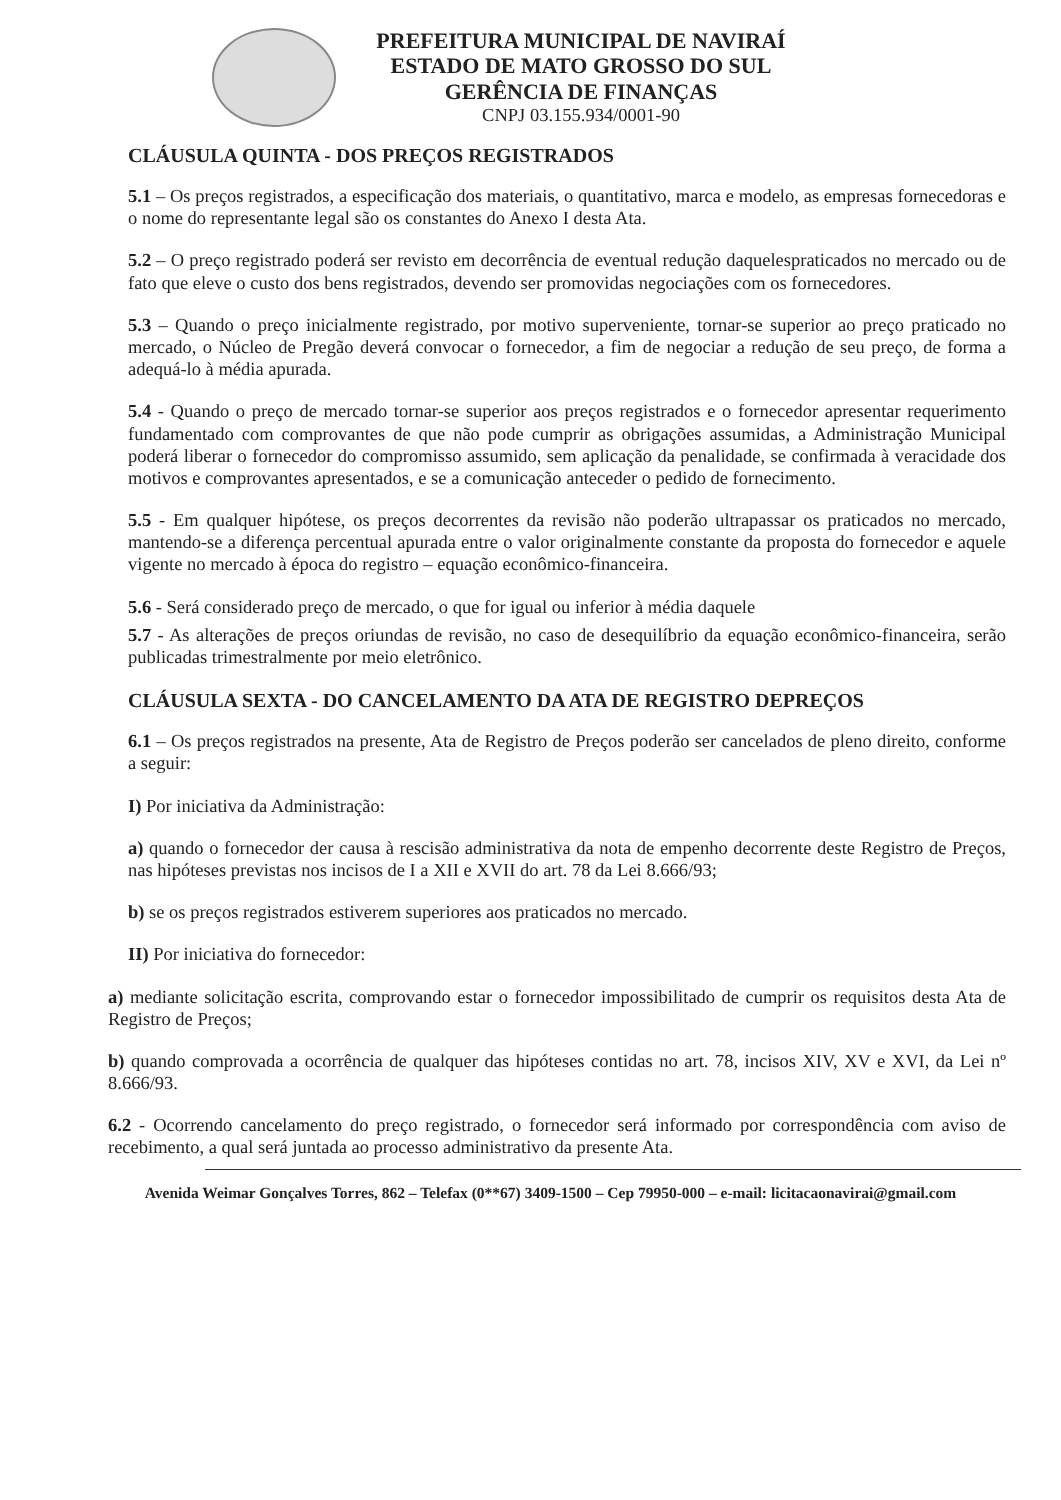PREFEITURA MUNICIPAL DE NAVIRAÍ
ESTADO DE MATO GROSSO DO SUL
GERÊNCIA DE FINANÇAS
CNPJ 03.155.934/0001-90
CLÁUSULA QUINTA - DOS PREÇOS REGISTRADOS
5.1 – Os preços registrados, a especificação dos materiais, o quantitativo, marca e modelo, as empresas fornecedoras e o nome do representante legal são os constantes do Anexo I desta Ata.
5.2 – O preço registrado poderá ser revisto em decorrência de eventual redução daquelespraticados no mercado ou de fato que eleve o custo dos bens registrados, devendo ser promovidas negociações com os fornecedores.
5.3 – Quando o preço inicialmente registrado, por motivo superveniente, tornar-se superior ao preço praticado no mercado, o Núcleo de Pregão deverá convocar o fornecedor, a fim de negociar a redução de seu preço, de forma a adequá-lo à média apurada.
5.4 - Quando o preço de mercado tornar-se superior aos preços registrados e o fornecedor apresentar requerimento fundamentado com comprovantes de que não pode cumprir as obrigações assumidas, a Administração Municipal poderá liberar o fornecedor do compromisso assumido, sem aplicação da penalidade, se confirmada à veracidade dos motivos e comprovantes apresentados, e se a comunicação anteceder o pedido de fornecimento.
5.5 - Em qualquer hipótese, os preços decorrentes da revisão não poderão ultrapassar os praticados no mercado, mantendo-se a diferença percentual apurada entre o valor originalmente constante da proposta do fornecedor e aquele vigente no mercado à época do registro – equação econômico-financeira.
5.6 - Será considerado preço de mercado, o que for igual ou inferior à média daquele
5.7 - As alterações de preços oriundas de revisão, no caso de desequilíbrio da equação econômico-financeira, serão publicadas trimestralmente por meio eletrônico.
CLÁUSULA SEXTA - DO CANCELAMENTO DA ATA DE REGISTRO DEPREÇOS
6.1 – Os preços registrados na presente, Ata de Registro de Preços poderão ser cancelados de pleno direito, conforme a seguir:
I) Por iniciativa da Administração:
a) quando o fornecedor der causa à rescisão administrativa da nota de empenho decorrente deste Registro de Preços, nas hipóteses previstas nos incisos de I a XII e XVII do art. 78 da Lei 8.666/93;
b) se os preços registrados estiverem superiores aos praticados no mercado.
II) Por iniciativa do fornecedor:
a) mediante solicitação escrita, comprovando estar o fornecedor impossibilitado de cumprir os requisitos desta Ata de Registro de Preços;
b) quando comprovada a ocorrência de qualquer das hipóteses contidas no art. 78, incisos XIV, XV e XVI, da Lei nº 8.666/93.
6.2 - Ocorrendo cancelamento do preço registrado, o fornecedor será informado por correspondência com aviso de recebimento, a qual será juntada ao processo administrativo da presente Ata.
Avenida Weimar Gonçalves Torres, 862 – Telefax (0**67) 3409-1500 – Cep 79950-000 – e-mail: licitacaonavirai@gmail.com